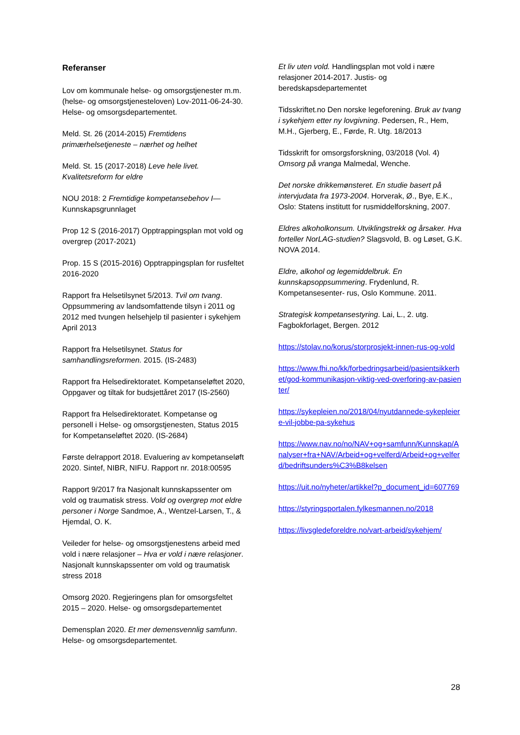Referanser
Lov om kommunale helse- og omsorgstjenester m.m. (helse- og omsorgstjenesteloven) Lov-2011-06-24-30. Helse- og omsorgsdepartementet.
Meld. St. 26 (2014-2015) Fremtidens primærhelsetjeneste – nærhet og helhet
Meld. St. 15 (2017-2018) Leve hele livet. Kvalitetsreform for eldre
NOU 2018: 2 Fremtidige kompetansebehov I— Kunnskapsgrunnlaget
Prop 12 S (2016-2017) Opptrappingsplan mot vold og overgrep (2017-2021)
Prop. 15 S (2015-2016) Opptrappingsplan for rusfeltet 2016-2020
Rapport fra Helsetilsynet 5/2013. Tvil om tvang. Oppsummering av landsomfattende tilsyn i 2011 og 2012 med tvungen helsehjelp til pasienter i sykehjem April 2013
Rapport fra Helsetilsynet. Status for samhandlingsreformen. 2015. (IS-2483)
Rapport fra Helsedirektoratet. Kompetanseløftet 2020, Oppgaver og tiltak for budsjettåret 2017 (IS-2560)
Rapport fra Helsedirektoratet. Kompetanse og personell i Helse- og omsorgstjenesten, Status 2015 for Kompetanseløftet 2020. (IS-2684)
Første delrapport 2018. Evaluering av kompetanseløft 2020. Sintef, NIBR, NIFU. Rapport nr. 2018:00595
Rapport 9/2017 fra Nasjonalt kunnskapssenter om vold og traumatisk stress. Vold og overgrep mot eldre personer i Norge Sandmoe, A., Wentzel-Larsen, T., & Hjemdal, O. K.
Veileder for helse- og omsorgstjenestens arbeid med vold i nære relasjoner – Hva er vold i nære relasjoner. Nasjonalt kunnskapssenter om vold og traumatisk stress 2018
Omsorg 2020. Regjeringens plan for omsorgsfeltet 2015 – 2020. Helse- og omsorgsdepartementet
Demensplan 2020. Et mer demensvennlig samfunn. Helse- og omsorgsdepartementet.
Et liv uten vold. Handlingsplan mot vold i nære relasjoner 2014-2017. Justis- og beredskapsdepartementet
Tidsskriftet.no Den norske legeforening. Bruk av tvang i sykehjem etter ny lovgivning. Pedersen, R., Hem, M.H., Gjerberg, E., Førde, R. Utg. 18/2013
Tidsskrift for omsorgsforskning, 03/2018 (Vol. 4) Omsorg på vranga Malmedal, Wenche.
Det norske drikkemønsteret. En studie basert på intervjudata fra 1973-2004. Horverak, Ø., Bye, E.K., Oslo: Statens institutt for rusmiddelforskning, 2007.
Eldres alkoholkonsum. Utviklingstrekk og årsaker. Hva forteller NorLAG-studien? Slagsvold, B. og Løset, G.K. NOVA 2014.
Eldre, alkohol og legemiddelbruk. En kunnskapsoppsummering. Frydenlund, R. Kompetansesenter- rus, Oslo Kommune. 2011.
Strategisk kompetansestyring. Lai, L., 2. utg. Fagbokforlaget, Bergen. 2012
https://stolav.no/korus/storprosjekt-innen-rus-og-vold
https://www.fhi.no/kk/forbedringsarbeid/pasientsikkerhet/god-kommunikasjon-viktig-ved-overforing-av-pasienter/
https://sykepleien.no/2018/04/nyutdannede-sykepleiere-vil-jobbe-pa-sykehus
https://www.nav.no/no/NAV+og+samfunn/Kunnskap/Analyser+fra+NAV/Arbeid+og+velferd/Arbeid+og+velferd/bedriftsunders%C3%B8kelsen
https://uit.no/nyheter/artikkel?p_document_id=607769
https://styringsportalen.fylkesmannen.no/2018
https://livsgledeforeldre.no/vart-arbeid/sykehjem/
28